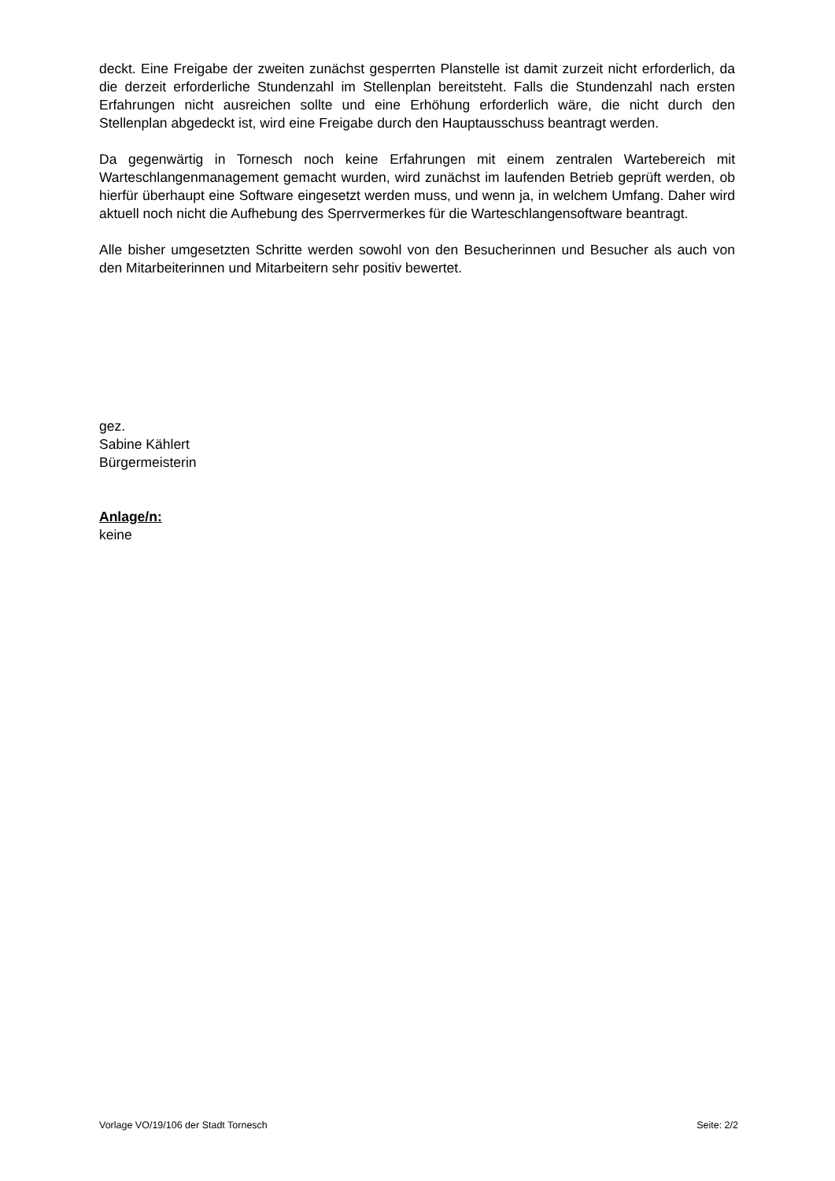deckt. Eine Freigabe der zweiten zunächst gesperrten Planstelle ist damit zurzeit nicht erforderlich, da die derzeit erforderliche Stundenzahl im Stellenplan bereitsteht. Falls die Stundenzahl nach ersten Erfahrungen nicht ausreichen sollte und eine Erhöhung erforderlich wäre, die nicht durch den Stellenplan abgedeckt ist, wird eine Freigabe durch den Hauptausschuss beantragt werden.
Da gegenwärtig in Tornesch noch keine Erfahrungen mit einem zentralen Wartebereich mit Warteschlangenmanagement gemacht wurden, wird zunächst im laufenden Betrieb geprüft werden, ob hierfür überhaupt eine Software eingesetzt werden muss, und wenn ja, in welchem Umfang. Daher wird aktuell noch nicht die Aufhebung des Sperrvermerkes für die Warteschlangensoftware beantragt.
Alle bisher umgesetzten Schritte werden sowohl von den Besucherinnen und Besucher als auch von den Mitarbeiterinnen und Mitarbeitern sehr positiv bewertet.
gez.
Sabine Kählert
Bürgermeisterin
Anlage/n:
keine
Vorlage VO/19/106 der Stadt Tornesch Seite: 2/2